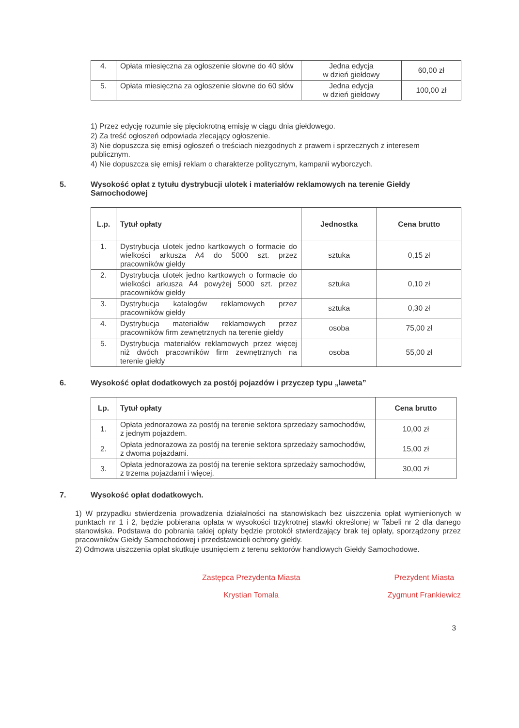| 4. | Opłata miesięczna za ogłoszenie słowne do 40 słów | Jedna edycja w dzień giełdowy | 60,00 zł |
| 5. | Opłata miesięczna za ogłoszenie słowne do 60 słów | Jedna edycja w dzień giełdowy | 100,00 zł |
1) Przez edycję rozumie się pięciokrotną emisję w ciągu dnia giełdowego.
2) Za treść ogłoszeń odpowiada zlecający ogłoszenie.
3) Nie dopuszcza się emisji ogłoszeń o treściach niezgodnych z prawem i sprzecznych z interesem publicznym.
4) Nie dopuszcza się emisji reklam o charakterze politycznym, kampanii wyborczych.
5. Wysokość opłat z tytułu dystrybucji ulotek i materiałów reklamowych na terenie Giełdy Samochodowej
| L.p. | Tytuł opłaty | Jednostka | Cena brutto |
| --- | --- | --- | --- |
| 1. | Dystrybucja ulotek jedno kartkowych o formacie do wielkości arkusza A4 do 5000 szt. przez pracowników giełdy | sztuka | 0,15 zł |
| 2. | Dystrybucja ulotek jedno kartkowych o formacie do wielkości arkusza A4 powyżej 5000 szt. przez pracowników giełdy | sztuka | 0,10 zł |
| 3. | Dystrybucja katalogów reklamowych przez pracowników giełdy | sztuka | 0,30 zł |
| 4. | Dystrybucja materiałów reklamowych przez pracowników firm zewnętrznych na terenie giełdy | osoba | 75,00 zł |
| 5. | Dystrybucja materiałów reklamowych przez więcej niż dwóch pracowników firm zewnętrznych na terenie giełdy | osoba | 55,00 zł |
6. Wysokość opłat dodatkowych za postój pojazdów i przyczep typu „laweta”
| Lp. | Tytuł opłaty | Cena brutto |
| --- | --- | --- |
| 1. | Opłata jednorazowa za postój na terenie sektora sprzedaży samochodów, z jednym pojazdem. | 10,00 zł |
| 2. | Opłata jednorazowa za postój na terenie sektora sprzedaży samochodów, z dwoma pojazdami. | 15,00 zł |
| 3. | Opłata jednorazowa za postój na terenie sektora sprzedaży samochodów, z trzema pojazdami i więcej. | 30,00 zł |
7. Wysokość opłat dodatkowych.
1) W przypadku stwierdzenia prowadzenia działalności na stanowiskach bez uiszczenia opłat wymienionych w punktach nr 1 i 2, będzie pobierana opłata w wysokości trzykrotnej stawki określonej w Tabeli nr 2 dla danego stanowiska. Podstawa do pobrania takiej opłaty będzie protokół stwierdzający brak tej opłaty, sporządzony przez pracowników Giełdy Samochodowej i przedstawicieli ochrony giełdy.
2) Odmowa uiszczenia opłat skutkuje usunięciem z terenu sektorów handlowych Giełdy Samochodowe.
Zastępca Prezydenta Miasta
Krystian Tomala
Prezydent Miasta
Zygmunt Frankiewicz
3